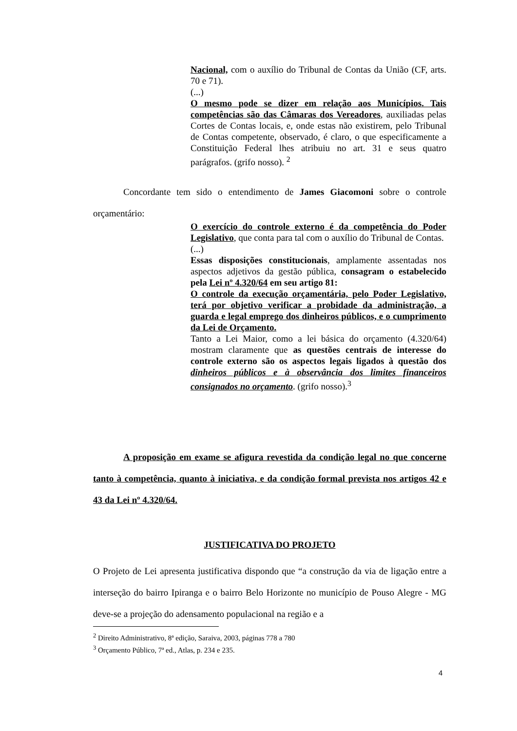Nacional, com o auxílio do Tribunal de Contas da União (CF, arts. 70 e 71).
(...)
O mesmo pode se dizer em relação aos Municípios. Tais competências são das Câmaras dos Vereadores, auxiliadas pelas Cortes de Contas locais, e, onde estas não existirem, pelo Tribunal de Contas competente, observado, é claro, o que especificamente a Constituição Federal lhes atribuiu no art. 31 e seus quatro parágrafos. (grifo nosso). <sup>2</sup>
Concordante tem sido o entendimento de James Giacomoni sobre o controle orçamentário:
O exercício do controle externo é da competência do Poder Legislativo, que conta para tal com o auxílio do Tribunal de Contas.
(...)
Essas disposições constitucionais, amplamente assentadas nos aspectos adjetivos da gestão pública, consagram o estabelecido pela Lei nº 4.320/64 em seu artigo 81:
O controle da execução orçamentária, pelo Poder Legislativo, terá por objetivo verificar a probidade da administração, a guarda e legal emprego dos dinheiros públicos, e o cumprimento da Lei de Orçamento.
Tanto a Lei Maior, como a lei básica do orçamento (4.320/64) mostram claramente que as questões centrais de interesse do controle externo são os aspectos legais ligados à questão dos dinheiros públicos e à observância dos limites financeiros consignados no orçamento. (grifo nosso).<sup>3</sup>
A proposição em exame se afigura revestida da condição legal no que concerne tanto à competência, quanto à iniciativa, e da condição formal prevista nos artigos 42 e 43 da Lei nº 4.320/64.
JUSTIFICATIVA DO PROJETO
O Projeto de Lei apresenta justificativa dispondo que “a construção da via de ligação entre a interseção do bairro Ipiranga e o bairro Belo Horizonte no município de Pouso Alegre - MG deve-se a projeção do adensamento populacional na região e a
<sup>2</sup> Direito Administrativo, 8ª edição, Saraiva, 2003, páginas 778 a 780
<sup>3</sup> Orçamento Público, 7ª ed., Atlas, p. 234 e 235.
4